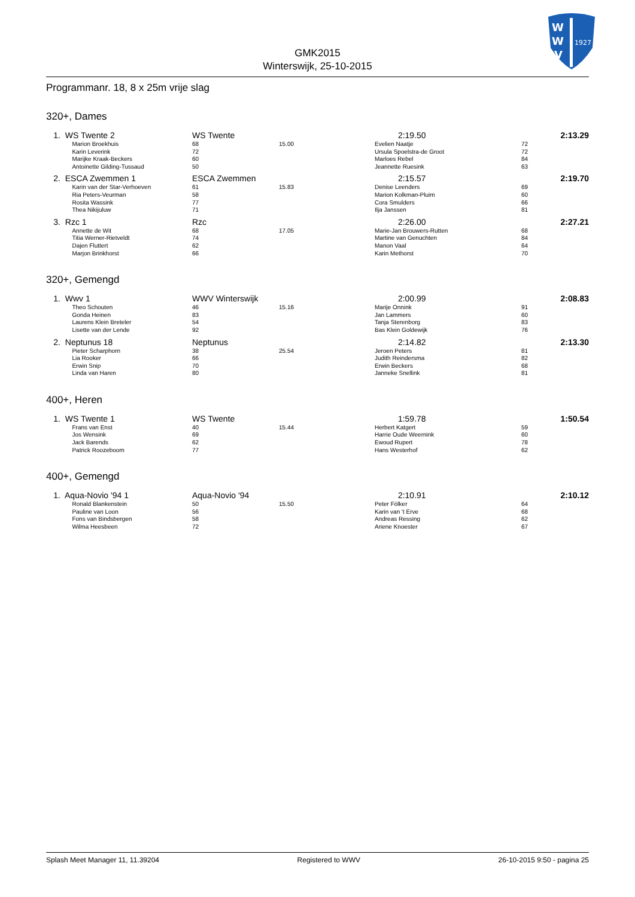W
W
V
1927
GMK2015
Winterswijk, 25-10-2015
Programmanr. 18, 8 x 25m vrije slag
320+, Dames
| 1. | WS Twente 2 | WS Twente | | 2:19.50 | | 2:13.29 |
| | Marion Broekhuis | 68 | 15.00 | Evelien Naatje | 72 | |
| | Karin Leverink | 72 | | Ursula Spoelstra-de Groot | 72 | |
| | Marijke Kraak-Beckers | 60 | | Marloes Rebel | 84 | |
| | Antoinette Gilding-Tussaud | 50 | | Jeannette Ruesink | 63 | |
| 2. | ESCA Zwemmen 1 | ESCA Zwemmen | | 2:15.57 | | 2:19.70 |
| | Karin van der Star-Verhoeven | 61 | 15.83 | Denise Leenders | 69 | |
| | Ria Peters-Veurman | 58 | | Marion Kolkman-Pluim | 60 | |
| | Rosita Wassink | 77 | | Cora Smulders | 66 | |
| | Thea Nikijuluw | 71 | | Ilja Janssen | 81 | |
| 3. | Rzc 1 | Rzc | | 2:26.00 | | 2:27.21 |
| | Annette de Wit | 68 | 17.05 | Marie-Jan Brouwers-Rutten | 68 | |
| | Titia Werner-Rietveldt | 74 | | Martine van Genuchten | 84 | |
| | Dajen Fluttert | 62 | | Manon Vaal | 64 | |
| | Marjon Brinkhorst | 66 | | Karin Methorst | 70 | |
320+, Gemengd
| 1. | Wwv 1 | WWV Winterswijk | | 2:00.99 | | 2:08.83 |
| | Theo Schouten | 46 | 15.16 | Marije Onnink | 91 | |
| | Gonda Heinen | 83 | | Jan Lammers | 60 | |
| | Laurens Klein Breteler | 54 | | Tanja Sterenborg | 83 | |
| | Lisette van der Lende | 92 | | Bas Klein Goldewijk | 76 | |
| 2. | Neptunus 18 | Neptunus | | 2:14.82 | | 2:13.30 |
| | Pieter Scharphorn | 38 | 25.54 | Jeroen Peters | 81 | |
| | Lia Rooker | 66 | | Judith Reindersma | 82 | |
| | Erwin Snip | 70 | | Erwin Beckers | 68 | |
| | Linda van Haren | 80 | | Janneke Snellink | 81 | |
400+, Heren
| 1. | WS Twente 1 | WS Twente | | 1:59.78 | | 1:50.54 |
| | Frans van Enst | 40 | 15.44 | Herbert Katgert | 59 | |
| | Jos Wensink | 69 | | Harrie Oude Weernink | 60 | |
| | Jack Barends | 62 | | Ewoud Rupert | 78 | |
| | Patrick Roozeboom | 77 | | Hans Westerhof | 62 | |
400+, Gemengd
| 1. | Aqua-Novio '94 1 | Aqua-Novio '94 | | 2:10.91 | | 2:10.12 |
| | Ronald Blankenstein | 50 | 15.50 | Peter Fölker | 64 | |
| | Pauline van Loon | 56 | | Karin van 't Erve | 68 | |
| | Fons van Bindsbergen | 58 | | Andreas Ressing | 62 | |
| | Wilma Heesbeen | 72 | | Ariene Knoester | 67 | |
Splash Meet Manager 11, 11.39204 Registered to WWV 26-10-2015 9:50 - pagina 25